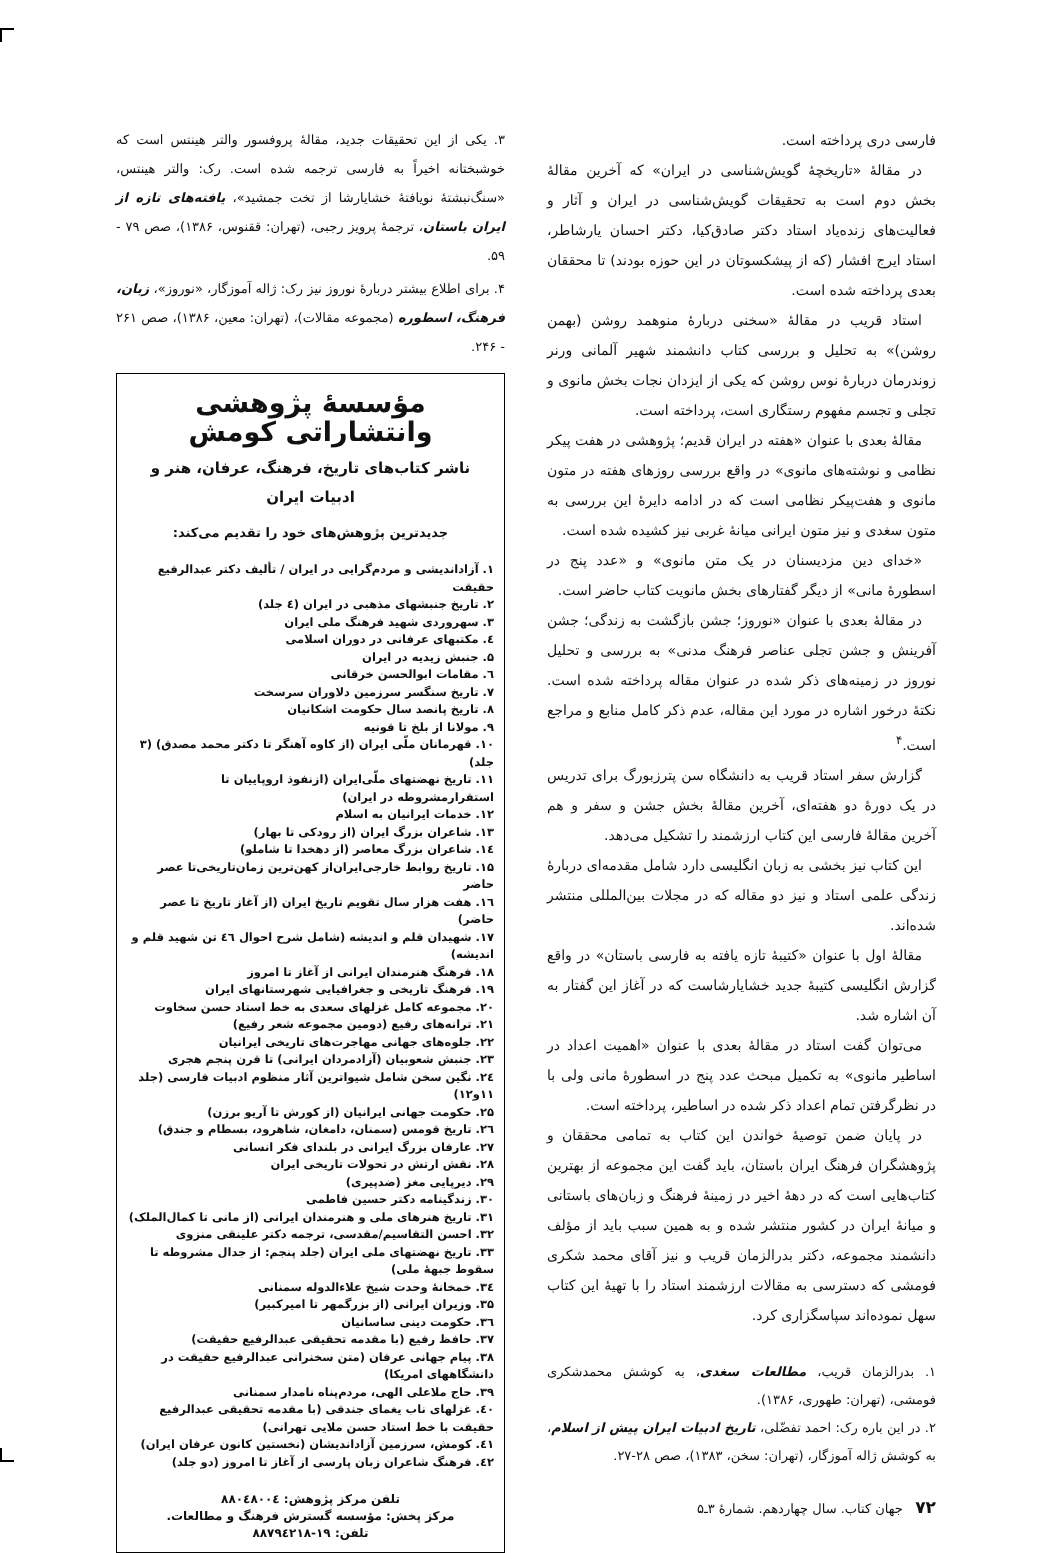فارسی دری پرداخته است.
در مقالهٔ «تاریخچهٔ گویش‌شناسی در ایران» که آخرین مقالهٔ بخش دوم است به تحقیقات گویش‌شناسی در ایران و آثار و فعالیت‌های زنده‌یاد استاد دکتر صادق‌کیا، دکتر احسان یارشاطر، استاد ایرج افشار (که از پیشکسوتان در این حوزه بودند) تا محققان بعدی پرداخته شده است.
استاد قریب در مقالهٔ «سخنی دربارهٔ منوهمد روشن (بهمن روشن)» به تحلیل و بررسی کتاب دانشمند شهیر آلمانی ورنر زوندرمان دربارهٔ نوس روشن که یکی از ایزدان نجات بخش مانوی و تجلی و تجسم مفهوم رستگاری است، پرداخته است.
مقالهٔ بعدی با عنوان «هفته در ایران قدیم؛ پژوهشی در هفت پیکر نظامی و نوشته‌های مانوی» در واقع بررسی روزهای هفته در متون مانوی و هفت‌پیکر نظامی است که در ادامه دایرهٔ این بررسی به متون سغدی و نیز متون ایرانی میانهٔ غربی نیز کشیده شده است.
«خدای دین مزدیسنان در یک متن مانوی» و «عدد پنج در اسطورهٔ مانی» از دیگر گفتارهای بخش مانویت کتاب حاضر است.
در مقالهٔ بعدی با عنوان «نوروز؛ جشن بازگشت به زندگی؛ جشن آفرینش و جشن تجلی عناصر فرهنگ مدنی» به بررسی و تحلیل نوروز در زمینه‌های ذکر شده در عنوان مقاله پرداخته شده است. نکتهٔ درخور اشاره در مورد این مقاله، عدم ذکر کامل منابع و مراجع است.<sup>۴</sup>
گزارش سفر استاد قریب به دانشگاه سن پترزبورگ برای تدریس در یک دورهٔ دو هفته‌ای، آخرین مقالهٔ بخش جشن و سفر و هم آخرین مقالهٔ فارسی این کتاب ارزشمند را تشکیل می‌دهد.
این کتاب نیز بخشی به زبان انگلیسی دارد شامل مقدمه‌ای دربارهٔ زندگی علمی استاد و نیز دو مقاله که در مجلات بین‌المللی منتشر شده‌اند.
مقالهٔ اول با عنوان «کتیبهٔ تازه یافته به فارسی باستان» در واقع گزارش انگلیسی کتیبهٔ جدید خشایارشاست که در آغاز این گفتار به آن اشاره شد.
می‌توان گفت استاد در مقالهٔ بعدی با عنوان «اهمیت اعداد در اساطیر مانوی» به تکمیل مبحث عدد پنج در اسطورهٔ مانی ولی با در نظرگرفتن تمام اعداد ذکر شده در اساطیر، پرداخته است.
در پایان ضمن توصیهٔ خواندن این کتاب به تمامی محققان و پژوهشگران فرهنگ ایران باستان، باید گفت این مجموعه از بهترین کتاب‌هایی است که در دههٔ اخیر در زمینهٔ فرهنگ و زبان‌های باستانی و میانهٔ ایران در کشور منتشر شده و به همین سبب باید از مؤلف دانشمند مجموعه، دکتر بدرالزمان قریب و نیز آقای محمد شکری فومشی که دسترسی به مقالات ارزشمند استاد را با تهیهٔ این کتاب سهل نموده‌اند سپاسگزاری کرد.
۱. بدرالزمان قریب، مطالعات سغدی، به کوشش محمدشکری فومشی، (تهران: طهوری، ۱۳۸۶).
۲. در این باره رک: احمد تفضّلی، تاریخ ادبیات ایران پیش از اسلام، به کوشش ژاله آموزگار، (تهران: سخن، ۱۳۸۳)، صص ۲۸-۲۷.
۷۲ جهان کتاب. سال چهاردهم. شمارهٔ ۳ـ۵
۳. یکی از این تحقیقات جدید، مقالهٔ پروفسور والتر هینتس است که خوشبختانه اخیراً به فارسی ترجمه شده است. رک: والتر هینتس، «سنگ‌نبشتهٔ نویافتهٔ خشایارشا از تخت جمشید»، یافته‌های تازه از ایران باستان، ترجمهٔ پرویز رجبی، (تهران: ققنوس، ۱۳۸۶)، صص ۷۹ - ۵۹.
۴. برای اطلاع بیشتر دربارهٔ نوروز نیز رک: ژاله آموزگار، «نوروز»، زبان، فرهنگ، اسطوره (مجموعه مقالات)، (تهران: معین، ۱۳۸۶)، صص ۲۶۱ - ۲۴۶.
مؤسسهٔ پژوهشی وانتشاراتی کومش
ناشر کتاب‌های تاریخ، فرهنگ، عرفان، هنر و ادبیات ایران
جدیدترین پژوهش‌های خود را تقدیم می‌کند:
۱. آزاداندیشی و مردم‌گرایی در ایران / تألیف دکتر عبدالرفیع حقیقت
۲. تاریخ جنبشهای مذهبی در ایران (٤ جلد)
۳. سهروردی شهید فرهنگ ملی ایران
٤. مکتبهای عرفانی در دوران اسلامی
۵. جنبش زیدیه در ایران
٦. مقامات ابوالحسن خرقانی
۷. تاریخ سنگسر سرزمین دلاوران سرسخت
۸. تاریخ پانصد سال حکومت اشکانیان
۹. مولانا از بلخ تا قونیه
۱۰. قهرمانان ملّی ایران (از کاوه آهنگر تا دکتر محمد مصدق) (۳ جلد)
۱۱. تاریخ نهضتهای ملّی‌ایران (ازنفوذ اروپاییان تا استقرارمشروطه در ایران)
۱۲. خدمات ایرانیان به اسلام
۱۳. شاعران بزرگ ایران (از رودکی تا بهار)
۱٤. شاعران بزرگ معاصر (از دهخدا تا شاملو)
۱۵. تاریخ روابط خارجی‌ایران‌از کهن‌ترین زمان‌تاریخی‌تا عصر حاضر
۱٦. هفت هزار سال تقویم تاریخ ایران (از آغاز تاریخ تا عصر حاضر)
۱۷. شهیدان قلم و اندیشه (شامل شرح احوال ٤٦ تن شهید قلم و اندیشه)
۱۸. فرهنگ هنرمندان ایرانی از آغاز تا امروز
۱۹. فرهنگ تاریخی و جغرافیایی شهرستانهای ایران
۲۰. مجموعه کامل غزلهای سعدی به خط استاد حسن سخاوت
۲۱. ترانه‌های رفیع (دومین مجموعه شعر رفیع)
۲۲. جلوه‌های جهانی مهاجرت‌های تاریخی ایرانیان
۲۳. جنبش شعوبیان (آزادمردان ایرانی) تا قرن پنجم هجری
۲٤. نگین سخن شامل شیواترین آثار منظوم ادبیات فارسی (جلد ۱۱و۱۲)
۲۵. حکومت جهانی ایرانیان (از کورش تا آریو برزن)
۲٦. تاریخ قومس (سمنان، دامغان، شاهرود، بسطام و جندق)
۲۷. عارفان بزرگ ایرانی در بلندای فکر انسانی
۲۸. نقش ارتش در تحولات تاریخی ایران
۲۹. دیرپایی مغز (ضدپیری)
۳۰. زندگینامه دکتر حسین فاطمی
۳۱. تاریخ هنرهای ملی و هنرمندان ایرانی (از مانی تا کمال‌الملک)
۳۲. احسن التقاسیم/مقدسی، ترجمه دکتر علینقی منزوی
۳۳. تاریخ نهضتهای ملی ایران (جلد پنجم: از جدال مشروطه تا سقوط جبههٔ ملی)
۳٤. خمخانهٔ وحدت شیخ علاءالدوله سمنانی
۳۵. وزیران ایرانی (از بزرگمهر تا امیرکبیر)
۳٦. حکومت دینی ساسانیان
۳۷. حافظ رفیع (با مقدمه تحقیقی عبدالرفیع حقیقت)
۳۸. پیام جهانی عرفان (متن سخنرانی عبدالرفیع حقیقت در دانشگاههای امریکا)
۳۹. حاج ملاعلی الهی، مردم‌پناه نامدار سمنانی
٤۰. غزلهای ناب یغمای جندقی (با مقدمه تحقیقی عبدالرفیع حقیقت با خط استاد حسن ملایی تهرانی)
٤۱. کومش، سرزمین آزاداندیشان (نخستین کانون عرفان ایران)
٤۲. فرهنگ شاعران زبان پارسی از آغاز تا امروز (دو جلد)
تلفن مرکز پژوهش: ۸۸۰٤۸۰۰٤
مرکز پخش: مؤسسه گسترش فرهنگ و مطالعات.
تلفن: ۱۹-۸۸۷۹٤۲۱۸